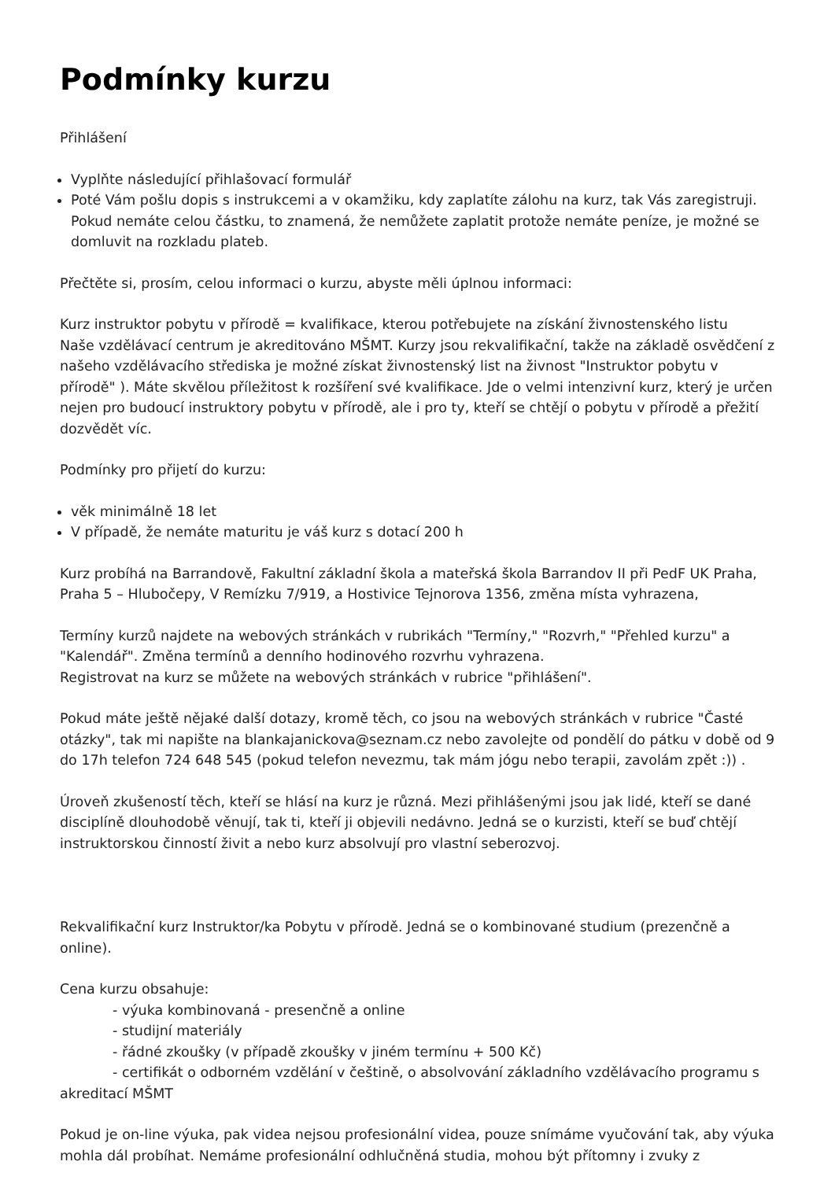Podmínky kurzu
Přihlášení
Vyplňte následující přihlašovací formulář
Poté Vám pošlu dopis s instrukcemi a v okamžiku, kdy zaplatíte zálohu na kurz, tak Vás zaregistruji. Pokud nemáte celou částku, to znamená, že nemůžete zaplatit protože nemáte peníze, je možné se domluvit na rozkladu plateb.
Přečtěte si, prosím, celou informaci o kurzu, abyste měli úplnou informaci:
Kurz instruktor pobytu v přírodě = kvalifikace, kterou potřebujete na získání živnostenského listu
Naše vzdělávací centrum je akreditováno MŠMT. Kurzy jsou rekvalifikační, takže na základě osvědčení z našeho vzdělávacího střediska je možné získat živnostenský list na živnost "Instruktor pobytu v přírodě" ). Máte skvělou příležitost k rozšíření své kvalifikace. Jde o velmi intenzivní kurz, který je určen nejen pro budoucí instruktory pobytu v přírodě, ale i pro ty, kteří se chtějí o pobytu v přírodě a přežití dozvědět víc.
Podmínky pro přijetí do kurzu:
věk minimálně 18 let
V případě, že nemáte maturitu je váš kurz s dotací 200 h
Kurz probíhá na Barrandově, Fakultní základní škola a mateřská škola Barrandov II při PedF UK Praha, Praha 5 – Hlubočepy, V Remízku 7/919, a Hostivice Tejnorova 1356, změna místa vyhrazena,
Termíny kurzů najdete na webových stránkách v rubrikách "Termíny," "Rozvrh," "Přehled kurzu" a "Kalendář". Změna termínů a denního hodinového rozvrhu vyhrazena.
Registrovat na kurz se můžete na webových stránkách v rubrice "přihlášení".
Pokud máte ještě nějaké další dotazy, kromě těch, co jsou na webových stránkách v rubrice "Časté otázky", tak mi napište na blankajanickova@seznam.cz nebo zavolejte od pondělí do pátku v době od 9 do 17h telefon 724 648 545 (pokud telefon nevezmu, tak mám jógu nebo terapii, zavolám zpět :)) .
Úroveň zkušeností těch, kteří se hlásí na kurz je různá. Mezi přihlášenými jsou jak lidé, kteří se dané disciplíně dlouhodobě věnují, tak ti, kteří ji objevili nedávno. Jedná se o kurzisti, kteří se buď chtějí instruktorskou činností živit a nebo kurz absolvují pro vlastní seberozvoj.
Rekvalifikační kurz Instruktor/ka Pobytu v přírodě. Jedná se o kombinované studium (prezenčně a online).
Cena kurzu obsahuje:
- výuka kombinovaná - presenčně a online
- studijní materiály
- řádné zkoušky (v případě zkoušky v jiném termínu + 500 Kč)
- certifikát o odborném vzdělání v češtině, o absolvování základního vzdělávacího programu s akreditací MŠMT
Pokud je on-line výuka, pak videa nejsou profesionální videa, pouze snímáme vyučování tak, aby výuka mohla dál probíhat. Nemáme profesionální odhlučněná studia, mohou být přítomny i zvuky z